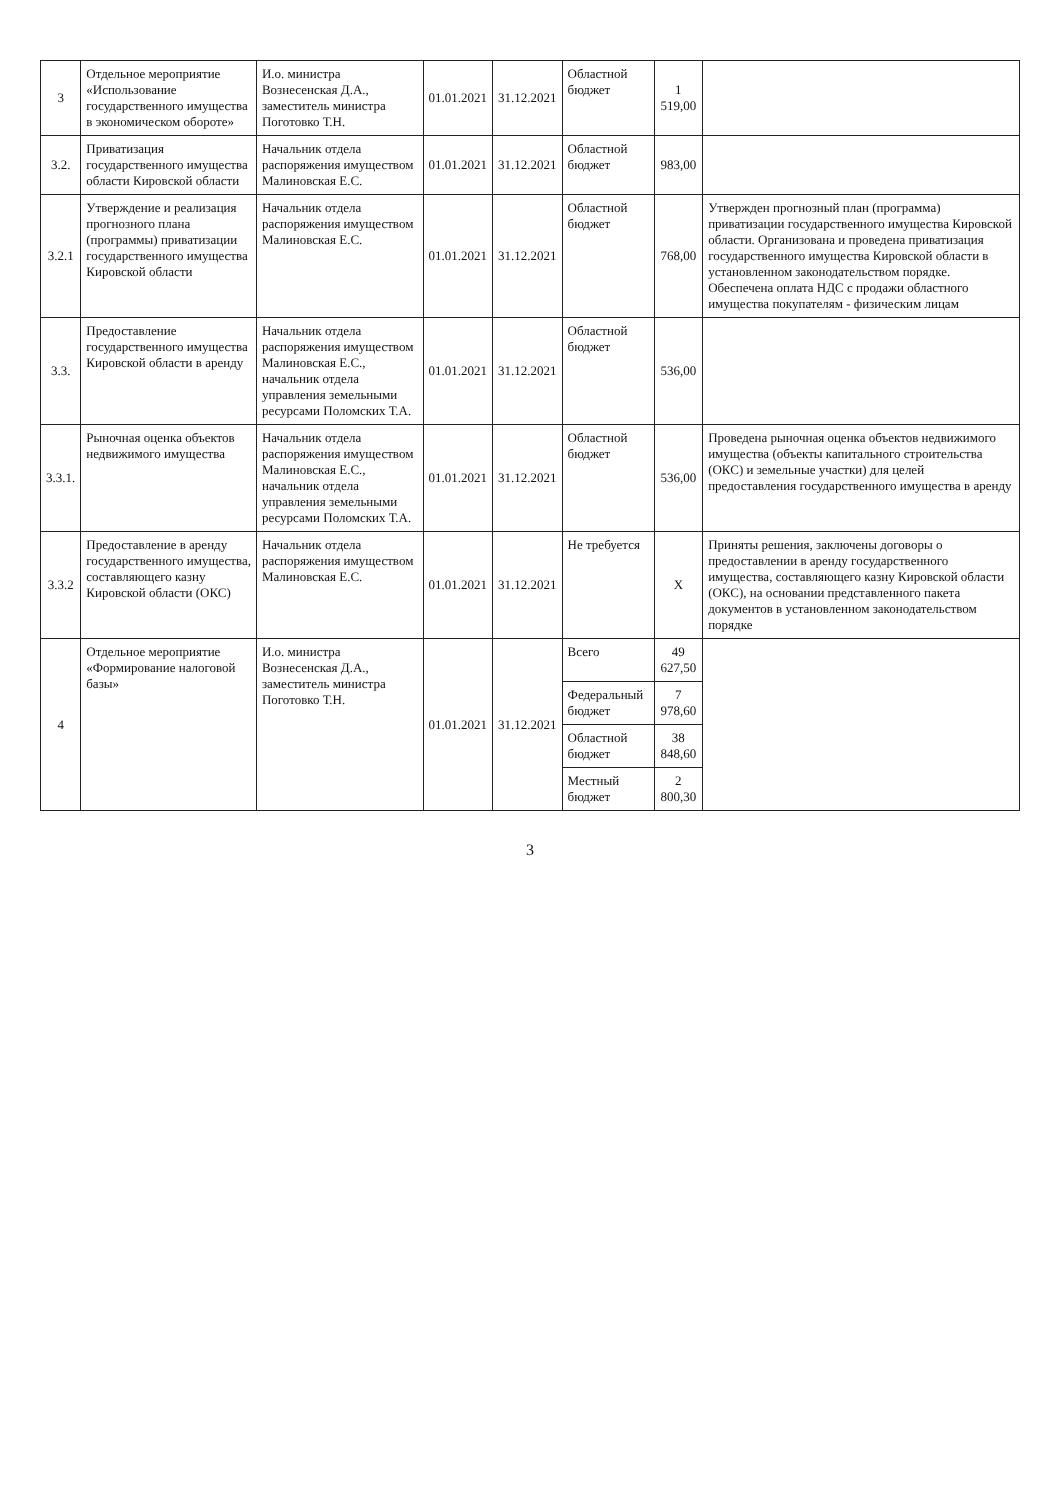| 3 | Отдельное мероприятие «Использование государственного имущества в экономическом обороте» | И.о. министра Вознесенская Д.А., заместитель министра Поготовко Т.Н. | 01.01.2021 | 31.12.2021 | Областной бюджет | 1 519,00 | |
| 3.2. | Приватизация государственного имущества области Кировской области | Начальник отдела распоряжения имуществом Малиновская Е.С. | 01.01.2021 | 31.12.2021 | Областной бюджет | 983,00 | |
| 3.2.1 | Утверждение и реализация прогнозного плана (программы) приватизации государственного имущества Кировской области | Начальник отдела распоряжения имуществом Малиновская Е.С. | 01.01.2021 | 31.12.2021 | Областной бюджет | 768,00 | Утвержден прогнозный план (программа) приватизации государственного имущества Кировской области. Организована и проведена приватизация государственного имущества Кировской области в установленном законодательством порядке. Обеспечена оплата НДС с продажи областного имущества покупателям - физическим лицам |
| 3.3. | Предоставление государственного имущества Кировской области в аренду | Начальник отдела распоряжения имуществом Малиновская Е.С., начальник отдела управления земельными ресурсами Поломских Т.А. | 01.01.2021 | 31.12.2021 | Областной бюджет | 536,00 | |
| 3.3.1. | Рыночная оценка объектов недвижимого имущества | Начальник отдела распоряжения имуществом Малиновская Е.С., начальник отдела управления земельными ресурсами Поломских Т.А. | 01.01.2021 | 31.12.2021 | Областной бюджет | 536,00 | Проведена рыночная оценка объектов недвижимого имущества (объекты капитального строительства (ОКС) и земельные участки) для целей предоставления государственного имущества в аренду |
| 3.3.2 | Предоставление в аренду государственного имущества, составляющего казну Кировской области (ОКС) | Начальник отдела распоряжения имуществом Малиновская Е.С. | 01.01.2021 | 31.12.2021 | Не требуется | X | Приняты решения, заключены договоры о предоставлении в аренду государственного имущества, составляющего казну Кировской области (ОКС), на основании представленного пакета документов в установленном законодательством порядке |
| 4 | Отдельное мероприятие «Формирование налоговой базы» | И.о. министра Вознесенская Д.А., заместитель министра Поготовко Т.Н. | 01.01.2021 | 31.12.2021 | Всего | 49 627,50 | |
| | | | | | Федеральный бюджет | 7 978,60 | |
| | | | | | Областной бюджет | 38 848,60 | |
| | | | | | Местный бюджет | 2 800,30 | |
3